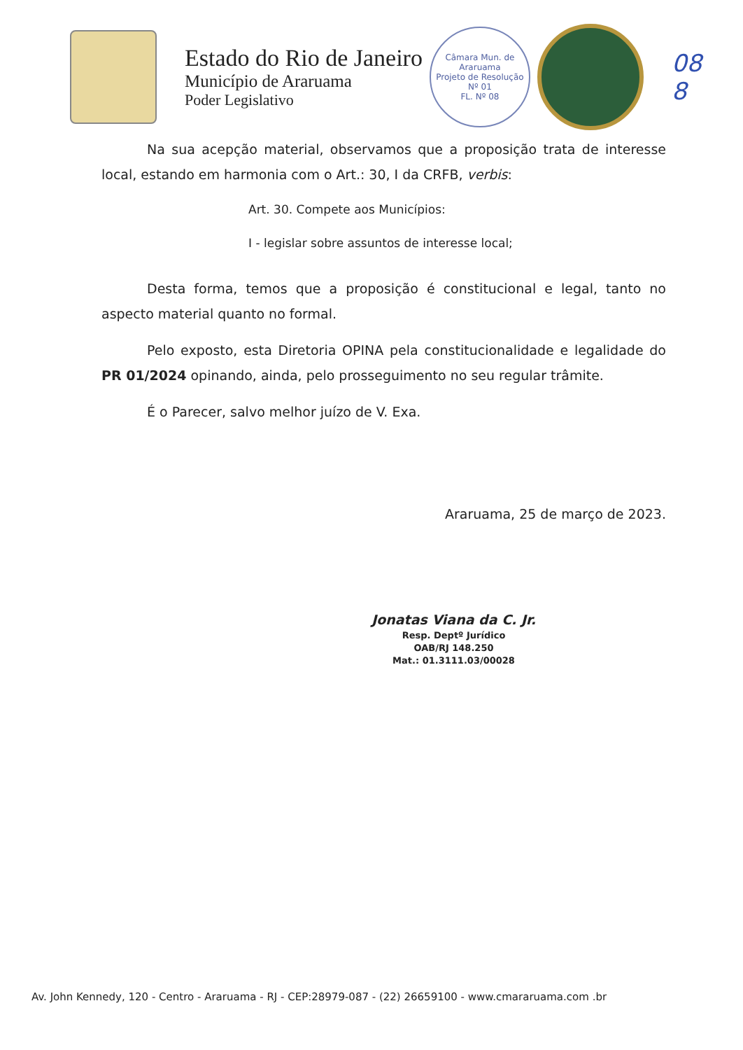Estado do Rio de Janeiro
Município de Araruama
Poder Legislativo
Câmara Mun. de Araruama
Projeto de Resolução
Nº 01
FL. Nº 08
08
8
Na sua acepção material, observamos que a proposição trata de interesse local, estando em harmonia com o Art.: 30, I da CRFB, verbis:
Art. 30. Compete aos Municípios:
I - legislar sobre assuntos de interesse local;
Desta forma, temos que a proposição é constitucional e legal, tanto no aspecto material quanto no formal.
Pelo exposto, esta Diretoria OPINA pela constitucionalidade e legalidade do PR 01/2024 opinando, ainda, pelo prosseguimento no seu regular trâmite.
É o Parecer, salvo melhor juízo de V. Exa.
Araruama, 25 de março de 2023.
Jonatas Viana da C. Jr.
Resp. Deptº Jurídico
OAB/RJ 148.250
Mat.: 01.3111.03/00028
Av. John Kennedy, 120 - Centro - Araruama - RJ - CEP:28979-087 - (22) 26659100 - www.cmararuama.com .br